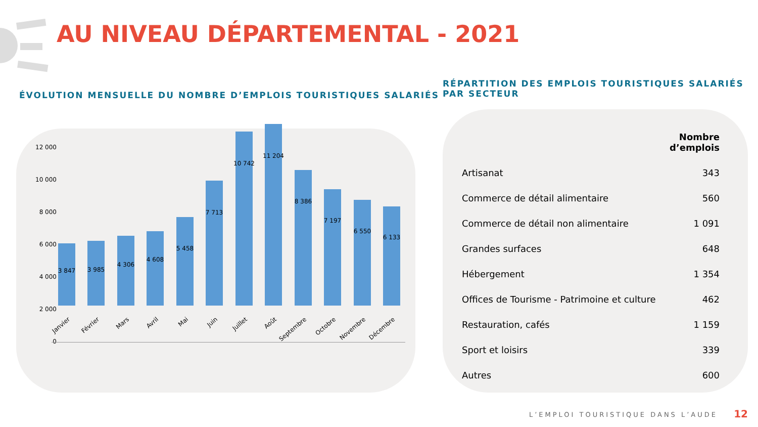AU NIVEAU DÉPARTEMENTAL - 2021
ÉVOLUTION MENSUELLE DU NOMBRE D’EMPLOIS TOURISTIQUES SALARIÉS
RÉPARTITION DES EMPLOIS TOURISTIQUES SALARIÉS
PAR SECTEUR
12 000
10 000
8 000
6 000
4 000
2 000
0
3 847 3 985
4 306
4 608
5 458
7 713
10 742
11 204
8 386
7 197
6 550
6 133
Janvier Février Mars Avril Mai Juin Juillet Août Septembre Octobre Novembre Décembre
| | Nombre d’emplois |
| --- | --- |
| Artisanat | 343 |
| Commerce de détail alimentaire | 560 |
| Commerce de détail non alimentaire | 1 091 |
| Grandes surfaces | 648 |
| Hébergement | 1 354 |
| Offices de Tourisme - Patrimoine et culture | 462 |
| Restauration, cafés | 1 159 |
| Sport et loisirs | 339 |
| Autres | 600 |
L’EMPLOI TOURISTIQUE DANS L’AUDE
12